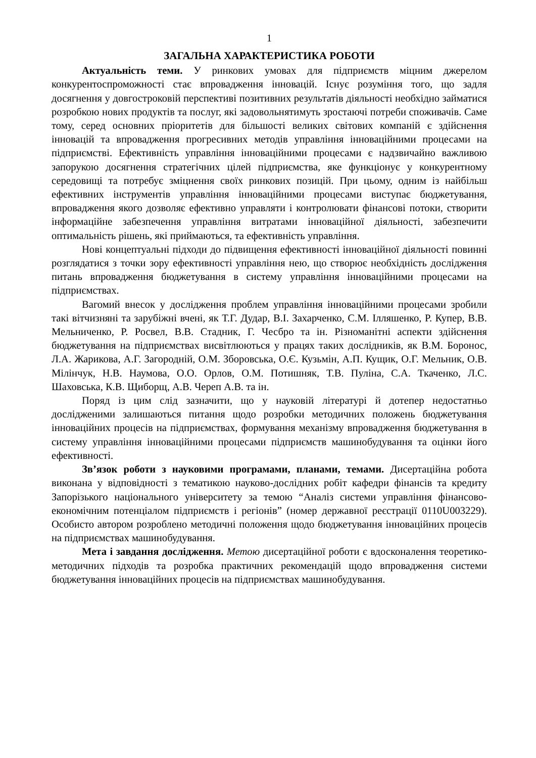1
ЗАГАЛЬНА ХАРАКТЕРИСТИКА РОБОТИ
Актуальність теми. У ринкових умовах для підприємств міцним джерелом конкурентоспроможності стає впровадження інновацій. Існує розуміння того, що задля досягнення у довгостроковій перспективі позитивних результатів діяльності необхідно займатися розробкою нових продуктів та послуг, які задовольнятимуть зростаючі потреби споживачів. Саме тому, серед основних пріоритетів для більшості великих світових компаній є здійснення інновацій та впровадження прогресивних методів управління інноваційними процесами на підприємстві. Ефективність управління інноваційними процесами є надзвичайно важливою запорукою досягнення стратегічних цілей підприємства, яке функціонує у конкурентному середовищі та потребує зміцнення своїх ринкових позицій. При цьому, одним із найбільш ефективних інструментів управління інноваційними процесами виступає бюджетування, впровадження якого дозволяє ефективно управляти і контролювати фінансові потоки, створити інформаційне забезпечення управління витратами інноваційної діяльності, забезпечити оптимальність рішень, які приймаються, та ефективність управління.
Нові концептуальні підходи до підвищення ефективності інноваційної діяльності повинні розглядатися з точки зору ефективності управління нею, що створює необхідність дослідження питань впровадження бюджетування в систему управління інноваційними процесами на підприємствах.
Вагомий внесок у дослідження проблем управління інноваційними процесами зробили такі вітчизняні та зарубіжні вчені, як Т.Г. Дудар, В.І. Захарченко, С.М. Ілляшенко, Р. Купер, В.В. Мельниченко, Р. Росвел, В.В. Стадник, Г. Чесбро та ін. Різноманітні аспекти здійснення бюджетування на підприємствах висвітлюються у працях таких дослідників, як В.М. Боронос, Л.А. Жарикова, А.Г. Загородній, О.М. Зборовська, О.Є. Кузьмін, А.П. Кущик, О.Г. Мельник, О.В. Мілінчук, Н.В. Наумова, О.О. Орлов, О.М. Потишняк, Т.В. Пуліна, С.А. Ткаченко, Л.С. Шаховська, К.В. Щиборщ, А.В. Череп А.В. та ін.
Поряд із цим слід зазначити, що у науковій літературі й дотепер недостатньо дослідженими залишаються питання щодо розробки методичних положень бюджетування інноваційних процесів на підприємствах, формування механізму впровадження бюджетування в систему управління інноваційними процесами підприємств машинобудування та оцінки його ефективності.
Зв’язок роботи з науковими програмами, планами, темами. Дисертаційна робота виконана у відповідності з тематикою науково-дослідних робіт кафедри фінансів та кредиту Запорізького національного університету за темою “Аналіз системи управління фінансово-економічним потенціалом підприємств і регіонів” (номер державної реєстрації 0110U003229). Особисто автором розроблено методичні положення щодо бюджетування інноваційних процесів на підприємствах машинобудування.
Мета і завдання дослідження. Метою дисертаційної роботи є вдосконалення теоретико-методичних підходів та розробка практичних рекомендацій щодо впровадження системи бюджетування інноваційних процесів на підприємствах машинобудування.